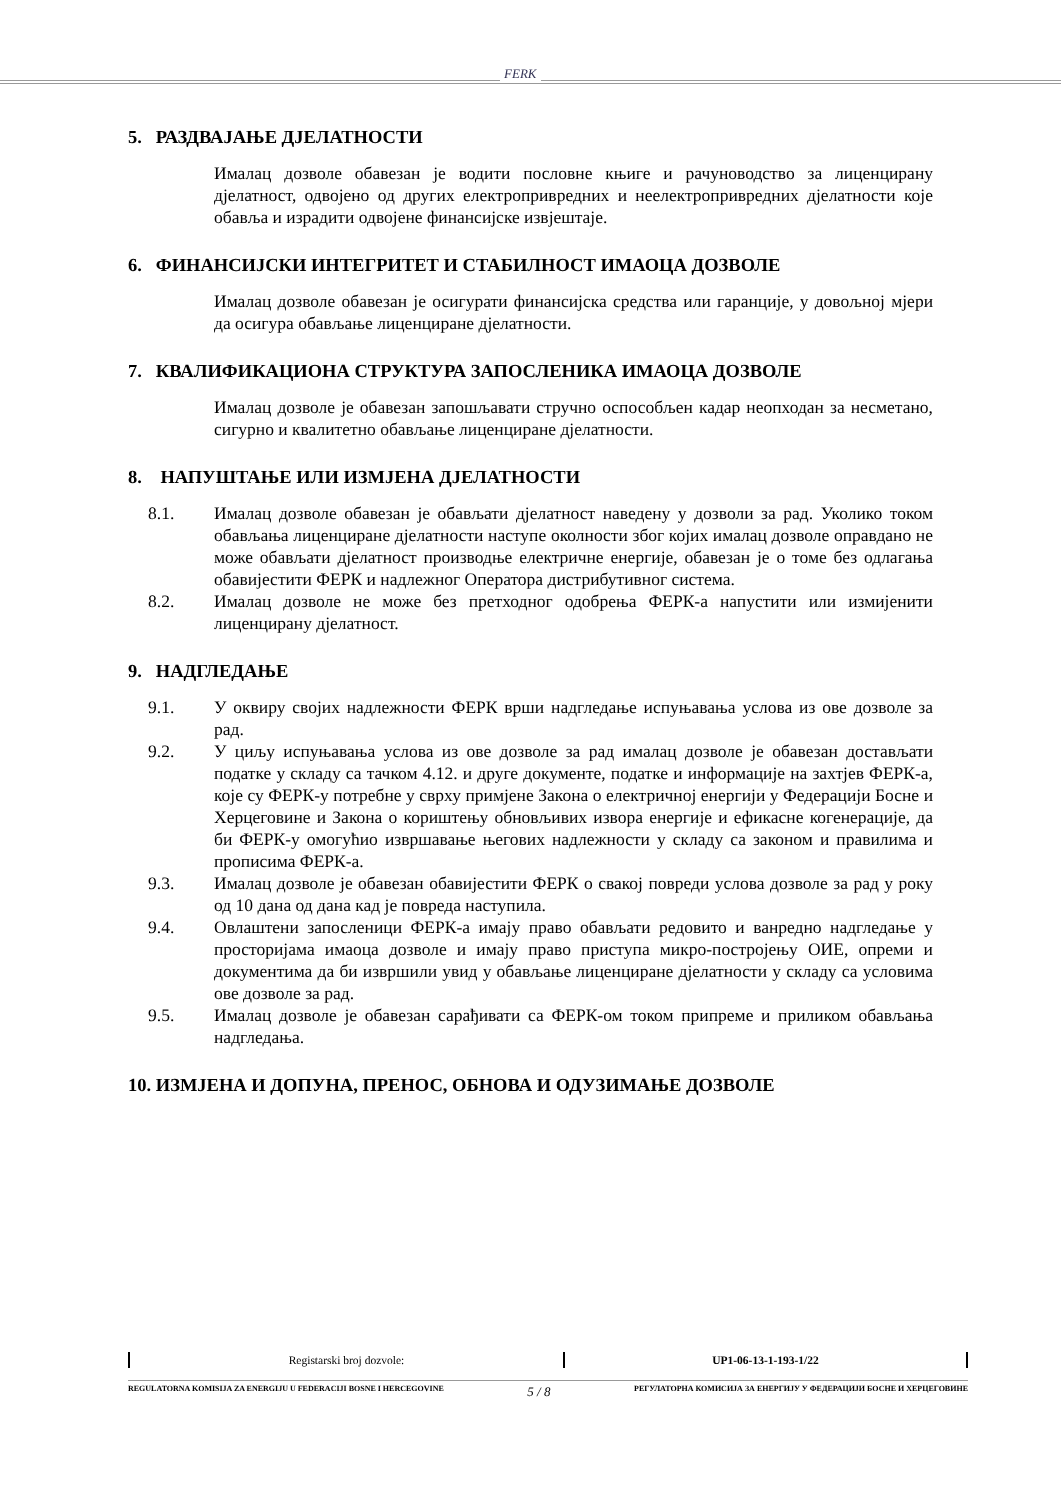FERK
5. РАЗДВАЈАЊЕ ДЈЕЛАТНОСТИ
Ималац дозволе обавезан је водити пословне књиге и рачуноводство за лиценцирану дјелатност, одвојено од других електропривредних и неелектропривредних дјелатности које обавља и израдити одвојене финансијске извјештаје.
6. ФИНАНСИЈСКИ ИНТЕГРИТЕТ И СТАБИЛНОСТ ИМАОЦА ДОЗВОЛЕ
Ималац дозволе обавезан је осигурати финансијска средства или гаранције, у довољној мјери да осигура обављање лиценциране дјелатности.
7. КВАЛИФИКАЦИОНА СТРУКТУРА ЗАПОСЛЕНИКА ИМАОЦА ДОЗВОЛЕ
Ималац дозволе је обавезан запошљавати стручно оспособљен кадар неопходан за несметано, сигурно и квалитетно обављање лиценциране дјелатности.
8. НАПУШТАЊЕ ИЛИ ИЗМЈЕНА ДЈЕЛАТНОСТИ
8.1. Ималац дозволе обавезан је обављати дјелатност наведену у дозволи за рад. Уколико током обављања лиценциране дјелатности наступе околности због којих ималац дозволе оправдано не може обављати дјелатност производње електричне енергије, обавезан је о томе без одлагања обавијестити ФЕРК и надлежног Оператора дистрибутивног система.
8.2. Ималац дозволе не може без претходног одобрења ФЕРК-а напустити или измијенити лиценцирану дјелатност.
9. НАДГЛЕДАЊЕ
9.1. У оквиру својих надлежности ФЕРК врши надгледање испуњавања услова из ове дозволе за рад.
9.2. У циљу испуњавања услова из ове дозволе за рад ималац дозволе је обавезан достављати податке у складу са тачком 4.12. и друге документе, податке и информације на захтјев ФЕРК-а, које су ФЕРК-у потребне у сврху примјене Закона о електричној енергији у Федерацији Босне и Херцеговине и Закона о кориштењу обновљивих извора енергије и ефикасне когенерације, да би ФЕРК-у омогућио извршавање његових надлежности у складу са законом и правилима и прописима ФЕРК-а.
9.3. Ималац дозволе је обавезан обавијестити ФЕРК о свакој повреди услова дозволе за рад у року од 10 дана од дана кад је повреда наступила.
9.4. Овлаштени запосленици ФЕРК-а имају право обављати редовито и ванредно надгледање у просторијама имаоца дозволе и имају право приступа микро-постројењу ОИЕ, опреми и документима да би извршили увид у обављање лиценциране дјелатности у складу са условима ове дозволе за рад.
9.5. Ималац дозволе је обавезан сарађивати са ФЕРК-ом током припреме и приликом обављања надгледања.
10. ИЗМЈЕНА И ДОПУНА, ПРЕНОС, ОБНОВА И ОДУЗИМАЊЕ ДОЗВОЛЕ
| Registarski broj dozvole: | UP1-06-13-1-193-1/22 |
REGULATORNA KOMISIJA ZA ENERGIJU U FEDERACIJI BOSNE I HERCEGOVINE 5 / 8 РЕГУЛАТОРНА КОМИСИЈА ЗА ЕНЕРГИЈУ У ФЕДЕРАЦИЈИ БОСНЕ И ХЕРЦЕГОВИНЕ